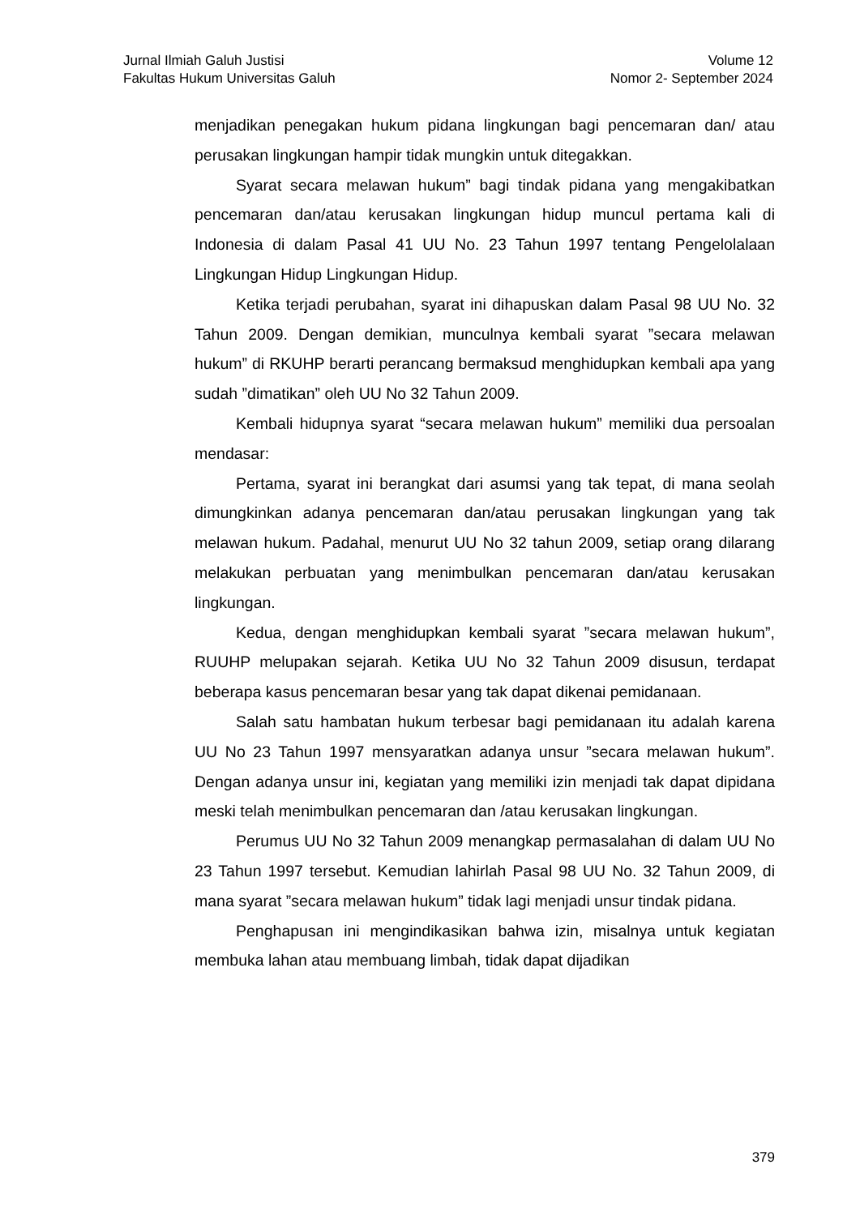Jurnal Ilmiah Galuh Justisi
Fakultas Hukum Universitas Galuh
Volume 12
Nomor 2- September 2024
menjadikan penegakan hukum pidana lingkungan bagi pencemaran dan/ atau perusakan lingkungan hampir tidak mungkin untuk ditegakkan.
Syarat secara melawan hukum” bagi tindak pidana yang mengakibatkan pencemaran dan/atau kerusakan lingkungan hidup muncul pertama kali di Indonesia di dalam Pasal 41 UU No. 23 Tahun 1997 tentang Pengelolalaan Lingkungan Hidup Lingkungan Hidup.
Ketika terjadi perubahan, syarat ini dihapuskan dalam Pasal 98 UU No. 32 Tahun 2009. Dengan demikian, munculnya kembali syarat ”secara melawan hukum” di RKUHP berarti perancang bermaksud menghidupkan kembali apa yang sudah ”dimatikan” oleh UU No 32 Tahun 2009.
Kembali hidupnya syarat “secara melawan hukum” memiliki dua persoalan mendasar:
Pertama, syarat ini berangkat dari asumsi yang tak tepat, di mana seolah dimungkinkan adanya pencemaran dan/atau perusakan lingkungan yang tak melawan hukum. Padahal, menurut UU No 32 tahun 2009, setiap orang dilarang melakukan perbuatan yang menimbulkan pencemaran dan/atau kerusakan lingkungan.
Kedua, dengan menghidupkan kembali syarat ”secara melawan hukum”, RUUHP melupakan sejarah. Ketika UU No 32 Tahun 2009 disusun, terdapat beberapa kasus pencemaran besar yang tak dapat dikenai pemidanaan.
Salah satu hambatan hukum terbesar bagi pemidanaan itu adalah karena UU No 23 Tahun 1997 mensyaratkan adanya unsur ”secara melawan hukum”. Dengan adanya unsur ini, kegiatan yang memiliki izin menjadi tak dapat dipidana meski telah menimbulkan pencemaran dan /atau kerusakan lingkungan.
Perumus UU No 32 Tahun 2009 menangkap permasalahan di dalam UU No 23 Tahun 1997 tersebut. Kemudian lahirlah Pasal 98 UU No. 32 Tahun 2009, di mana syarat ”secara melawan hukum” tidak lagi menjadi unsur tindak pidana.
Penghapusan ini mengindikasikan bahwa izin, misalnya untuk kegiatan membuka lahan atau membuang limbah, tidak dapat dijadikan
379